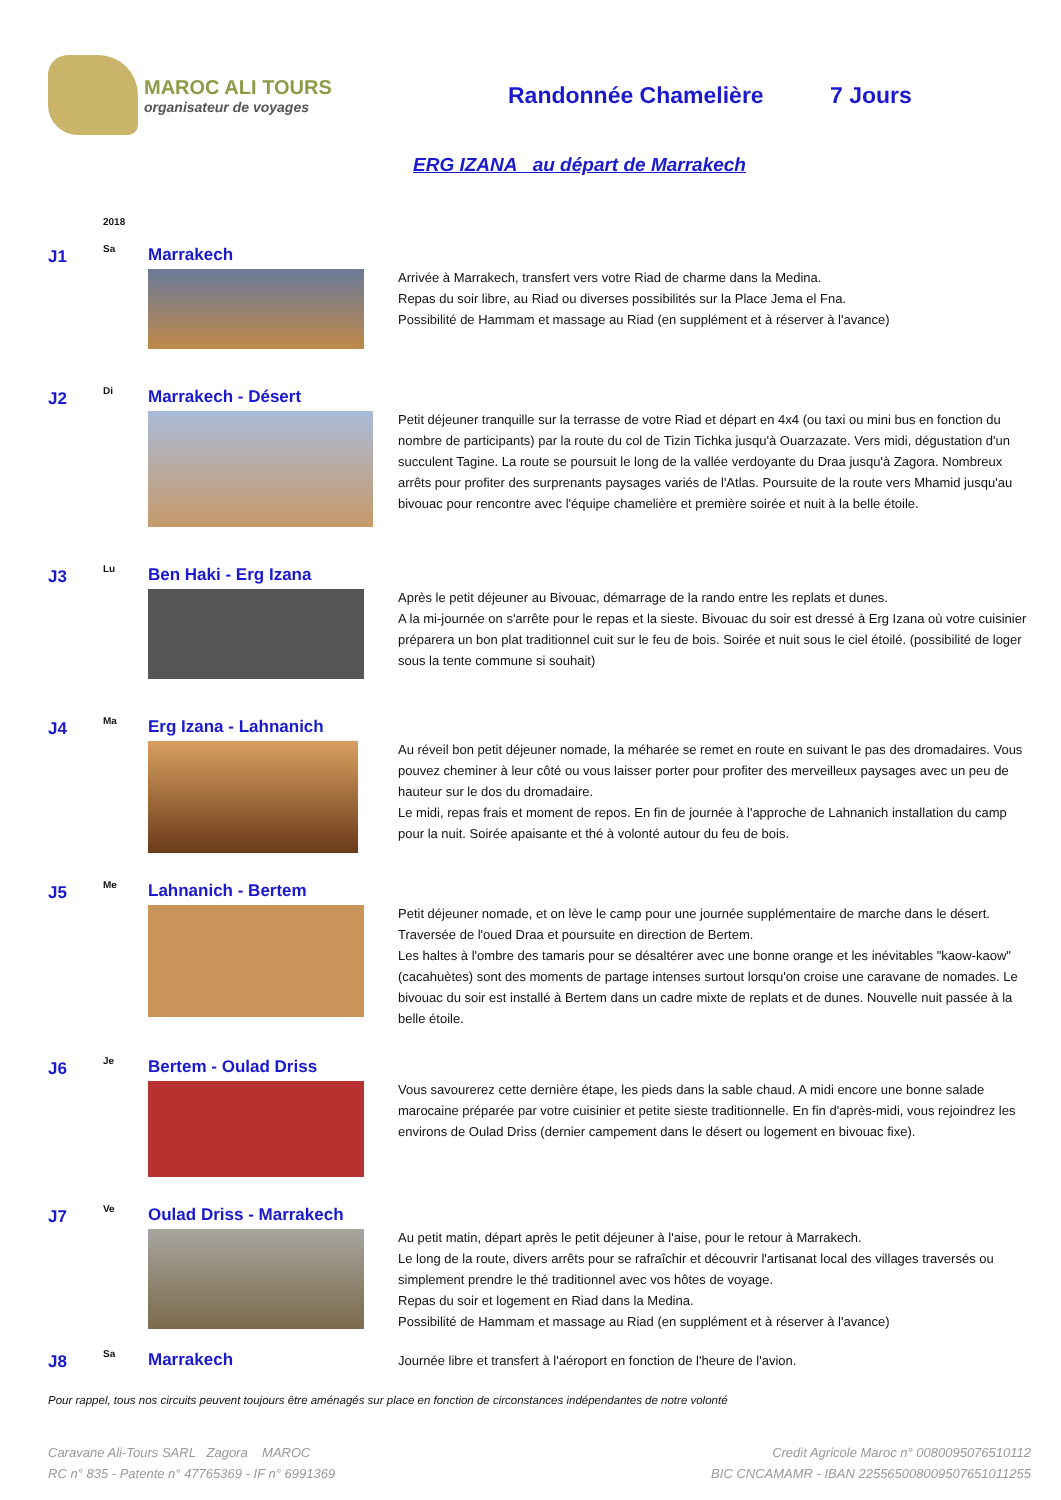MAROC ALI TOURS
organisateur de voyages
Randonnée Chamelière 7 Jours
ERG IZANA au départ de Marrakech
2018
J1
Sa
Marrakech
Arrivée à Marrakech, transfert vers votre Riad de charme dans la Medina.
Repas du soir libre, au Riad ou diverses possibilités sur la Place Jema el Fna.
Possibilité de Hammam et massage au Riad (en supplément et à réserver à l'avance)
J2
Di
Marrakech - Désert
Petit déjeuner tranquille sur la terrasse de votre Riad et départ en 4x4 (ou taxi ou mini bus en fonction du nombre de participants) par la route du col de Tizin Tichka jusqu'à Ouarzazate. Vers midi, dégustation d'un succulent Tagine. La route se poursuit le long de la vallée verdoyante du Draa jusqu'à Zagora. Nombreux arrêts pour profiter des surprenants paysages variés de l'Atlas. Poursuite de la route vers Mhamid jusqu'au bivouac pour rencontre avec l'équipe chamelière et première soirée et nuit à la belle étoile.
J3
Lu
Ben Haki - Erg Izana
Après le petit déjeuner au Bivouac, démarrage de la rando entre les replats et dunes.
A la mi-journée on s'arrête pour le repas et la sieste. Bivouac du soir est dressé à Erg Izana où votre cuisinier préparera un bon plat traditionnel cuit sur le feu de bois. Soirée et nuit sous le ciel étoilé. (possibilité de loger sous la tente commune si souhait)
J4
Ma
Erg Izana - Lahnanich
Au réveil bon petit déjeuner nomade, la méharée se remet en route en suivant le pas des dromadaires. Vous pouvez cheminer à leur côté ou vous laisser porter pour profiter des merveilleux paysages avec un peu de hauteur sur le dos du dromadaire.
Le midi, repas frais et moment de repos. En fin de journée à l'approche de Lahnanich installation du camp pour la nuit. Soirée apaisante et thé à volonté autour du feu de bois.
J5
Me
Lahnanich - Bertem
Petit déjeuner nomade, et on lève le camp pour une journée supplémentaire de marche dans le désert. Traversée de l'oued Draa et poursuite en direction de Bertem.
Les haltes à l'ombre des tamaris pour se désaltérer avec une bonne orange et les inévitables "kaow-kaow" (cacahuètes) sont des moments de partage intenses surtout lorsqu'on croise une caravane de nomades. Le bivouac du soir est installé à Bertem dans un cadre mixte de replats et de dunes. Nouvelle nuit passée à la belle étoile.
J6
Je
Bertem - Oulad Driss
Vous savourerez cette dernière étape, les pieds dans la sable chaud. A midi encore une bonne salade marocaine préparée par votre cuisinier et petite sieste traditionnelle. En fin d'après-midi, vous rejoindrez les environs de Oulad Driss (dernier campement dans le désert ou logement en bivouac fixe).
J7
Ve
Oulad Driss - Marrakech
Au petit matin, départ après le petit déjeuner à l'aise, pour le retour à Marrakech.
Le long de la route, divers arrêts pour se rafraîchir et découvrir l'artisanat local des villages traversés ou simplement prendre le thé traditionnel avec vos hôtes de voyage.
Repas du soir et logement en Riad dans la Medina.
Possibilité de Hammam et massage au Riad (en supplément et à réserver à l'avance)
J8
Sa
Marrakech
Journée libre et transfert à l'aéroport en fonction de l'heure de l'avion.
Pour rappel, tous nos circuits peuvent toujours être aménagés sur place en fonction de circonstances indépendantes de notre volonté
Caravane Ali-Tours SARL Zagora MAROC
RC n° 835 - Patente n° 47765369 - IF n° 6991369
Credit Agricole Maroc n° 0080095076510112
BIC CNCAMAMR - IBAN 225565008009507651011255